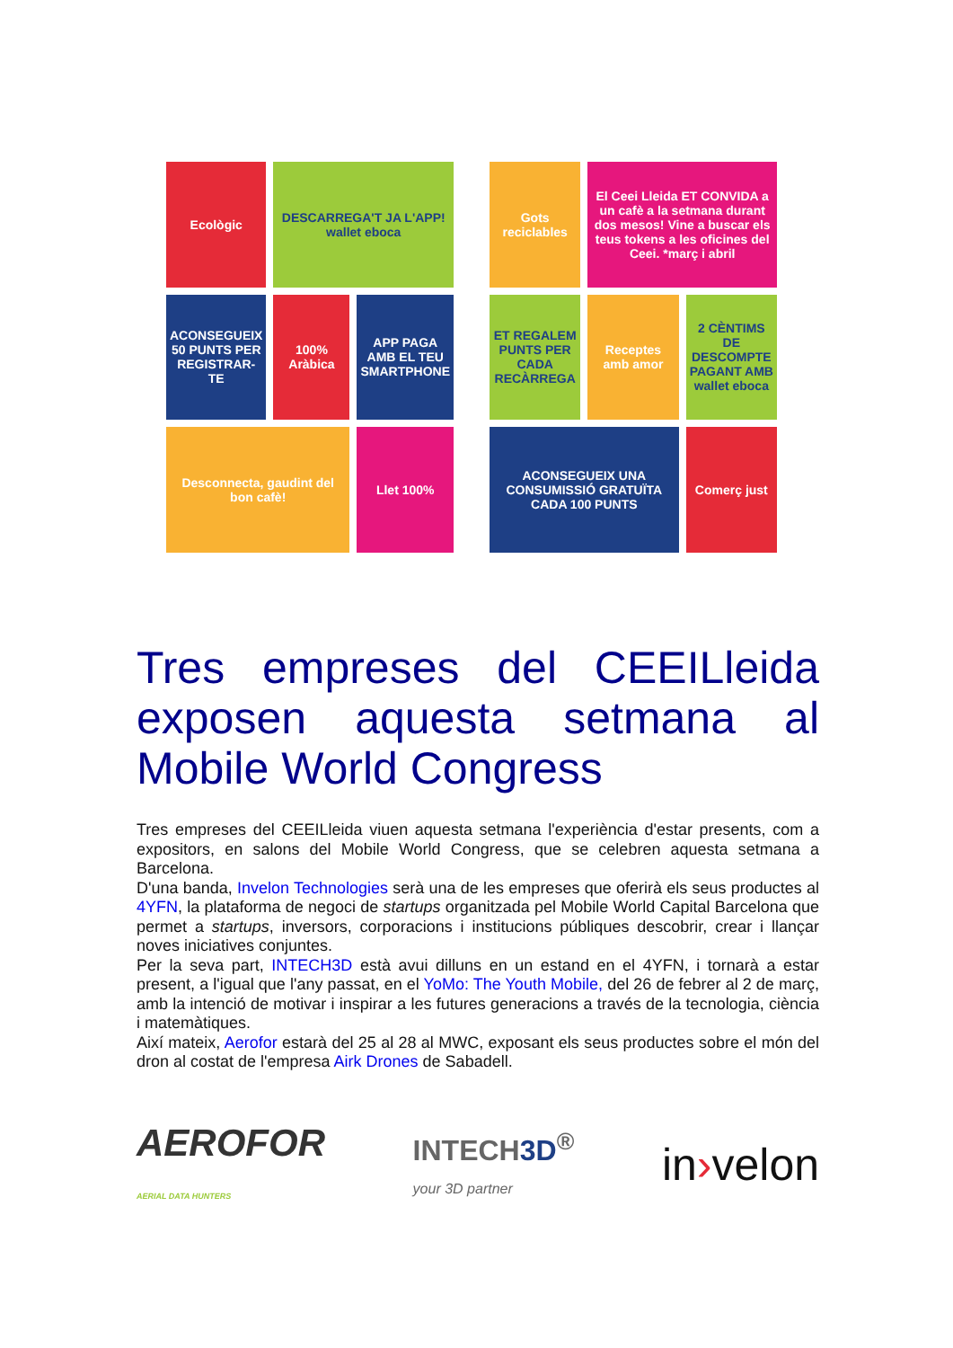Ecològic
DESCARREGA'T JA L'APP! wallet eboca
ACONSEGUEIX 50 PUNTS PER REGISTRAR-TE
100% Aràbica
APP PAGA AMB EL TEU SMARTPHONE
Desconnecta, gaudint del bon cafè!
Llet 100%
Gots reciclables
El Ceei Lleida ET CONVIDA a un cafè a la setmana durant dos mesos! Vine a buscar els teus tokens a les oficines del Ceei. *març i abril
ET REGALEM PUNTS PER CADA RECÀRREGA
Receptes amb amor
2 CÈNTIMS DE DESCOMPTE PAGANT AMB wallet eboca
ACONSEGUEIX UNA CONSUMISSIÓ GRATUÏTA CADA 100 PUNTS
Comerç just
Tres empreses del CEEILleida exposen aquesta setmana al Mobile World Congress
Tres empreses del CEEILleida viuen aquesta setmana l'experiència d'estar presents, com a expositors, en salons del Mobile World Congress, que se celebren aquesta setmana a Barcelona.
D'una banda, Invelon Technologies serà una de les empreses que oferirà els seus productes al 4YFN, la plataforma de negoci de startups organitzada pel Mobile World Capital Barcelona que permet a startups, inversors, corporacions i institucions públiques descobrir, crear i llançar noves iniciatives conjuntes.
Per la seva part, INTECH3D està avui dilluns en un estand en el 4YFN, i tornarà a estar present, a l'igual que l'any passat, en el YoMo: The Youth Mobile, del 26 de febrer al 2 de març, amb la intenció de motivar i inspirar a les futures generacions a través de la tecnologia, ciència i matemàtiques.
Així mateix, Aerofor estarà del 25 al 28 al MWC, exposant els seus productes sobre el món del dron al costat de l'empresa Airk Drones de Sabadell.
AEROFOR
AERIAL DATA HUNTERS
INTECH3D<sup>®</sup>
your 3D partner
in›velon